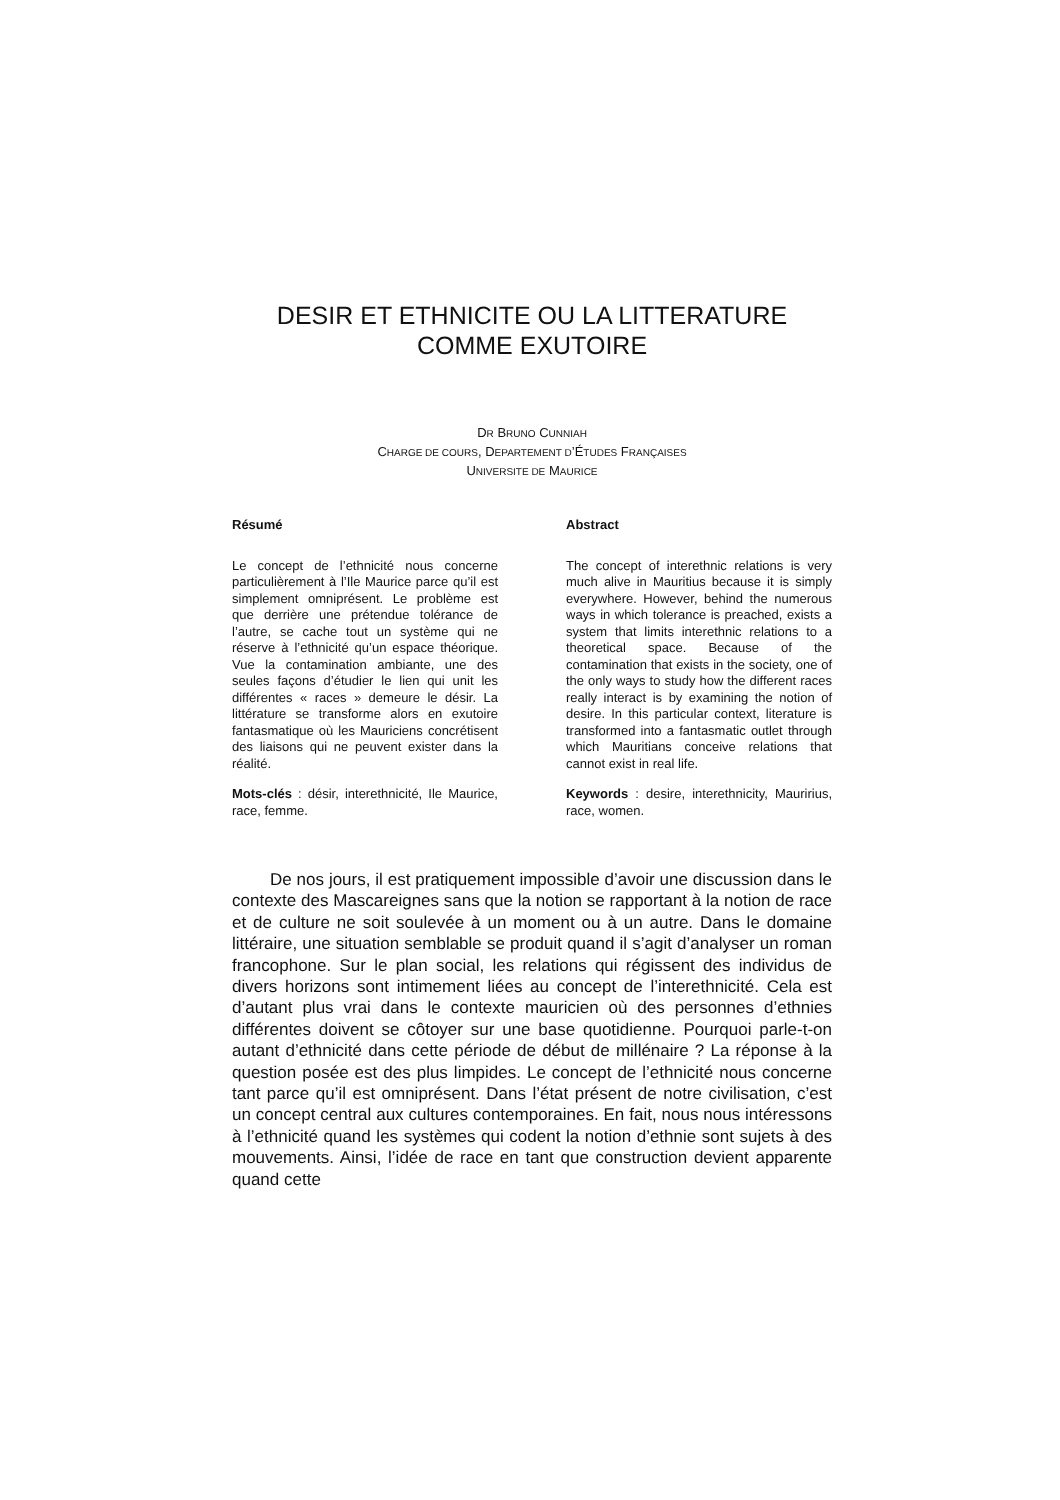DESIR ET ETHNICITE OU LA LITTERATURE
COMME EXUTOIRE
DR BRUNO CUNNIAH
CHARGE DE COURS, DEPARTEMENT D’ÉTUDES FRANÇAISES
UNIVERSITE DE MAURICE
Résumé
Le concept de l’ethnicité nous concerne particulièrement à l’Ile Maurice parce qu’il est simplement omniprésent. Le problème est que derrière une prétendue tolérance de l’autre, se cache tout un système qui ne réserve à l’ethnicité qu’un espace théorique. Vue la contamination ambiante, une des seules façons d’étudier le lien qui unit les différentes « races » demeure le désir. La littérature se transforme alors en exutoire fantasmatique où les Mauriciens concrétisent des liaisons qui ne peuvent exister dans la réalité.
Mots-clés : désir, interethnicité, Ile Maurice, race, femme.
Abstract
The concept of interethnic relations is very much alive in Mauritius because it is simply everywhere. However, behind the numerous ways in which tolerance is preached, exists a system that limits interethnic relations to a theoretical space. Because of the contamination that exists in the society, one of the only ways to study how the different races really interact is by examining the notion of desire. In this particular context, literature is transformed into a fantasmatic outlet through which Mauritians conceive relations that cannot exist in real life.
Keywords : desire, interethnicity, Mauririus, race, women.
De nos jours, il est pratiquement impossible d’avoir une discussion dans le contexte des Mascareignes sans que la notion se rapportant à la notion de race et de culture ne soit soulevée à un moment ou à un autre. Dans le domaine littéraire, une situation semblable se produit quand il s’agit d’analyser un roman francophone. Sur le plan social, les relations qui régissent des individus de divers horizons sont intimement liées au concept de l’interethnicité. Cela est d’autant plus vrai dans le contexte mauricien où des personnes d’ethnies différentes doivent se côtoyer sur une base quotidienne. Pourquoi parle-t-on autant d’ethnicité dans cette période de début de millénaire ? La réponse à la question posée est des plus limpides. Le concept de l’ethnicité nous concerne tant parce qu’il est omniprésent. Dans l’état présent de notre civilisation, c’est un concept central aux cultures contemporaines. En fait, nous nous intéressons à l’ethnicité quand les systèmes qui codent la notion d’ethnie sont sujets à des mouvements. Ainsi, l’idée de race en tant que construction devient apparente quand cette